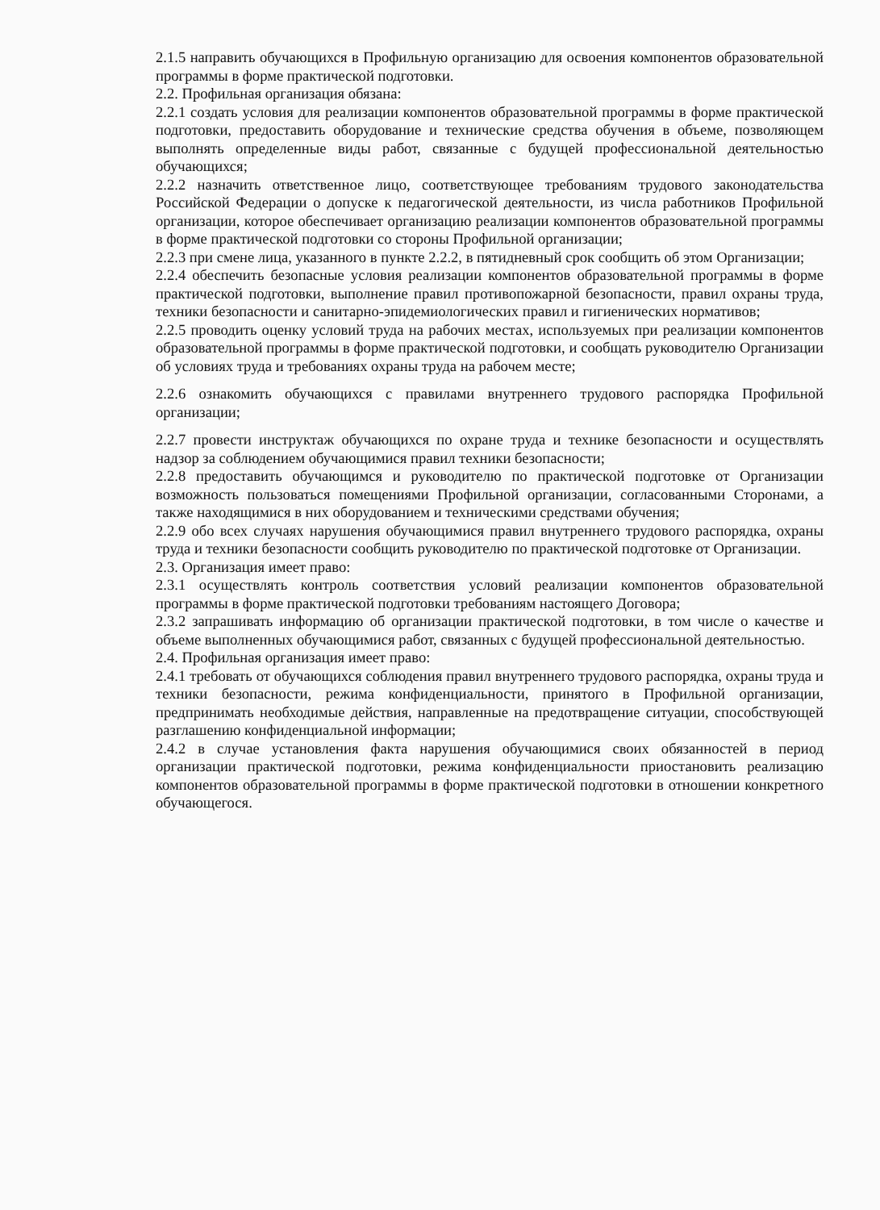2.1.5 направить обучающихся в Профильную организацию для освоения компонентов образовательной программы в форме практической подготовки.
2.2. Профильная организация обязана:
2.2.1 создать условия для реализации компонентов образовательной программы в форме практической подготовки, предоставить оборудование и технические средства обучения в объеме, позволяющем выполнять определенные виды работ, связанные с будущей профессиональной деятельностью обучающихся;
2.2.2 назначить ответственное лицо, соответствующее требованиям трудового законодательства Российской Федерации о допуске к педагогической деятельности, из числа работников Профильной организации, которое обеспечивает организацию реализации компонентов образовательной программы в форме практической подготовки со стороны Профильной организации;
2.2.3 при смене лица, указанного в пункте 2.2.2, в пятидневный срок сообщить об этом Организации;
2.2.4 обеспечить безопасные условия реализации компонентов образовательной программы в форме практической подготовки, выполнение правил противопожарной безопасности, правил охраны труда, техники безопасности и санитарно-эпидемиологических правил и гигиенических нормативов;
2.2.5 проводить оценку условий труда на рабочих местах, используемых при реализации компонентов образовательной программы в форме практической подготовки, и сообщать руководителю Организации об условиях труда и требованиях охраны труда на рабочем месте;
2.2.6 ознакомить обучающихся с правилами внутреннего трудового распорядка Профильной организации;
2.2.7 провести инструктаж обучающихся по охране труда и технике безопасности и осуществлять надзор за соблюдением обучающимися правил техники безопасности;
2.2.8 предоставить обучающимся и руководителю по практической подготовке от Организации возможность пользоваться помещениями Профильной организации, согласованными Сторонами, а также находящимися в них оборудованием и техническими средствами обучения;
2.2.9 обо всех случаях нарушения обучающимися правил внутреннего трудового распорядка, охраны труда и техники безопасности сообщить руководителю по практической подготовке от Организации.
2.3. Организация имеет право:
2.3.1 осуществлять контроль соответствия условий реализации компонентов образовательной программы в форме практической подготовки требованиям настоящего Договора;
2.3.2 запрашивать информацию об организации практической подготовки, в том числе о качестве и объеме выполненных обучающимися работ, связанных с будущей профессиональной деятельностью.
2.4. Профильная организация имеет право:
2.4.1 требовать от обучающихся соблюдения правил внутреннего трудового распорядка, охраны труда и техники безопасности, режима конфиденциальности, принятого в Профильной организации, предпринимать необходимые действия, направленные на предотвращение ситуации, способствующей разглашению конфиденциальной информации;
2.4.2 в случае установления факта нарушения обучающимися своих обязанностей в период организации практической подготовки, режима конфиденциальности приостановить реализацию компонентов образовательной программы в форме практической подготовки в отношении конкретного обучающегося.